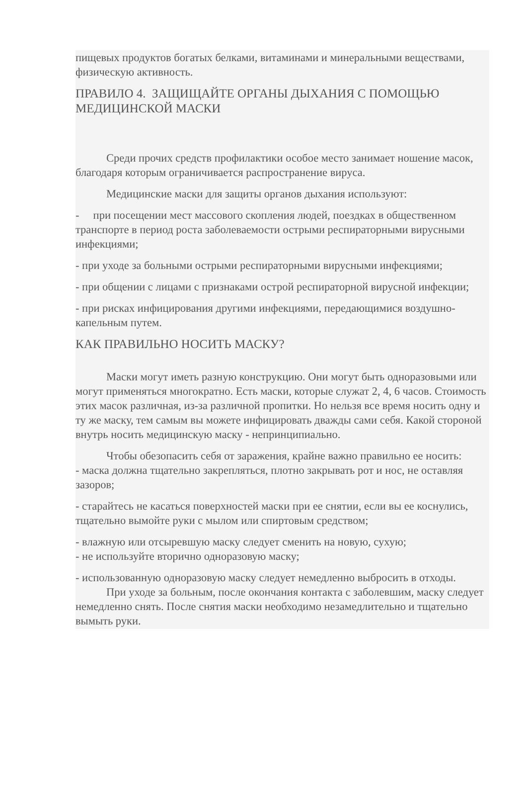пищевых продуктов богатых белками, витаминами и минеральными веществами, физическую активность.
ПРАВИЛО 4. ЗАЩИЩАЙТЕ ОРГАНЫ ДЫХАНИЯ С ПОМОЩЬЮ МЕДИЦИНСКОЙ МАСКИ
Среди прочих средств профилактики особое место занимает ношение масок, благодаря которым ограничивается распространение вируса.
Медицинские маски для защиты органов дыхания используют:
- при посещении мест массового скопления людей, поездках в общественном транспорте в период роста заболеваемости острыми респираторными вирусными инфекциями;
- при уходе за больными острыми респираторными вирусными инфекциями;
- при общении с лицами с признаками острой респираторной вирусной инфекции;
- при рисках инфицирования другими инфекциями, передающимися воздушно-капельным путем.
КАК ПРАВИЛЬНО НОСИТЬ МАСКУ?
Маски могут иметь разную конструкцию. Они могут быть одноразовыми или могут применяться многократно. Есть маски, которые служат 2, 4, 6 часов. Стоимость этих масок различная, из-за различной пропитки. Но нельзя все время носить одну и ту же маску, тем самым вы можете инфицировать дважды сами себя. Какой стороной внутрь носить медицинскую маску - непринципиально.
Чтобы обезопасить себя от заражения, крайне важно правильно ее носить:
- маска должна тщательно закрепляться, плотно закрывать рот и нос, не оставляя зазоров;
- старайтесь не касаться поверхностей маски при ее снятии, если вы ее коснулись, тщательно вымойте руки с мылом или спиртовым средством;
- влажную или отсыревшую маску следует сменить на новую, сухую;
- не используйте вторично одноразовую маску;
- использованную одноразовую маску следует немедленно выбросить в отходы.
При уходе за больным, после окончания контакта с заболевшим, маску следует немедленно снять. После снятия маски необходимо незамедлительно и тщательно вымыть руки.